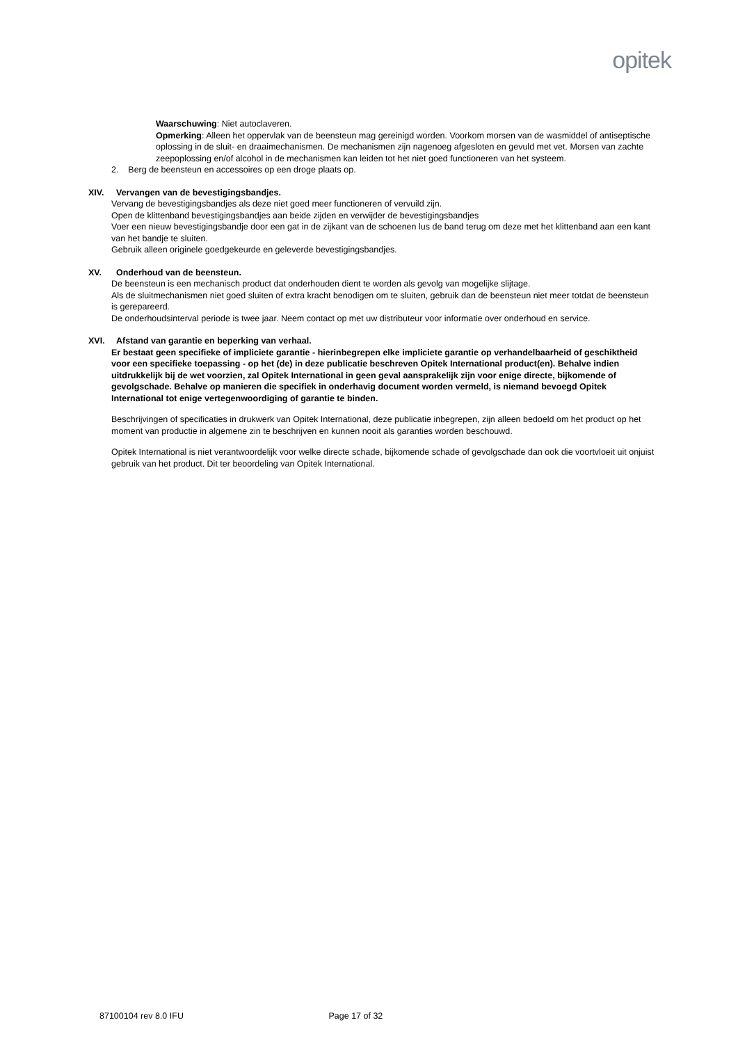opitek
Waarschuwing: Niet autoclaveren.
Opmerking: Alleen het oppervlak van de beensteun mag gereinigd worden. Voorkom morsen van de wasmiddel of antiseptische oplossing in de sluit- en draaimechanismen. De mechanismen zijn nagenoeg afgesloten en gevuld met vet. Morsen van zachte zeepoplossing en/of alcohol in de mechanismen kan leiden tot het niet goed functioneren van het systeem.
2. Berg de beensteun en accessoires op een droge plaats op.
XIV. Vervangen van de bevestigingsbandjes.
Vervang de bevestigingsbandjes als deze niet goed meer functioneren of vervuild zijn.
Open de klittenband bevestigingsbandjes aan beide zijden en verwijder de bevestigingsbandjes
Voer een nieuw bevestigingsbandje door een gat in de zijkant van de schoenen lus de band terug om deze met het klittenband aan een kant van het bandje te sluiten.
Gebruik alleen originele goedgekeurde en geleverde bevestigingsbandjes.
XV. Onderhoud van de beensteun.
De beensteun is een mechanisch product dat onderhouden dient te worden als gevolg van mogelijke slijtage.
Als de sluitmechanismen niet goed sluiten of extra kracht benodigen om te sluiten, gebruik dan de beensteun niet meer totdat de beensteun is gerepareerd.
De onderhoudsinterval periode is twee jaar. Neem contact op met uw distributeur voor informatie over onderhoud en service.
XVI. Afstand van garantie en beperking van verhaal.
Er bestaat geen specifieke of impliciete garantie - hierinbegrepen elke impliciete garantie op verhandelbaarheid of geschiktheid voor een specifieke toepassing - op het (de) in deze publicatie beschreven Opitek International product(en). Behalve indien uitdrukkelijk bij de wet voorzien, zal Opitek International in geen geval aansprakelijk zijn voor enige directe, bijkomende of gevolgschade. Behalve op manieren die specifiek in onderhavig document worden vermeld, is niemand bevoegd Opitek International tot enige vertegenwoordiging of garantie te binden.
Beschrijvingen of specificaties in drukwerk van Opitek International, deze publicatie inbegrepen, zijn alleen bedoeld om het product op het moment van productie in algemene zin te beschrijven en kunnen nooit als garanties worden beschouwd.
Opitek International is niet verantwoordelijk voor welke directe schade, bijkomende schade of gevolgschade dan ook die voortvloeit uit onjuist gebruik van het product. Dit ter beoordeling van Opitek International.
87100104 rev 8.0 IFU Page 17 of 32